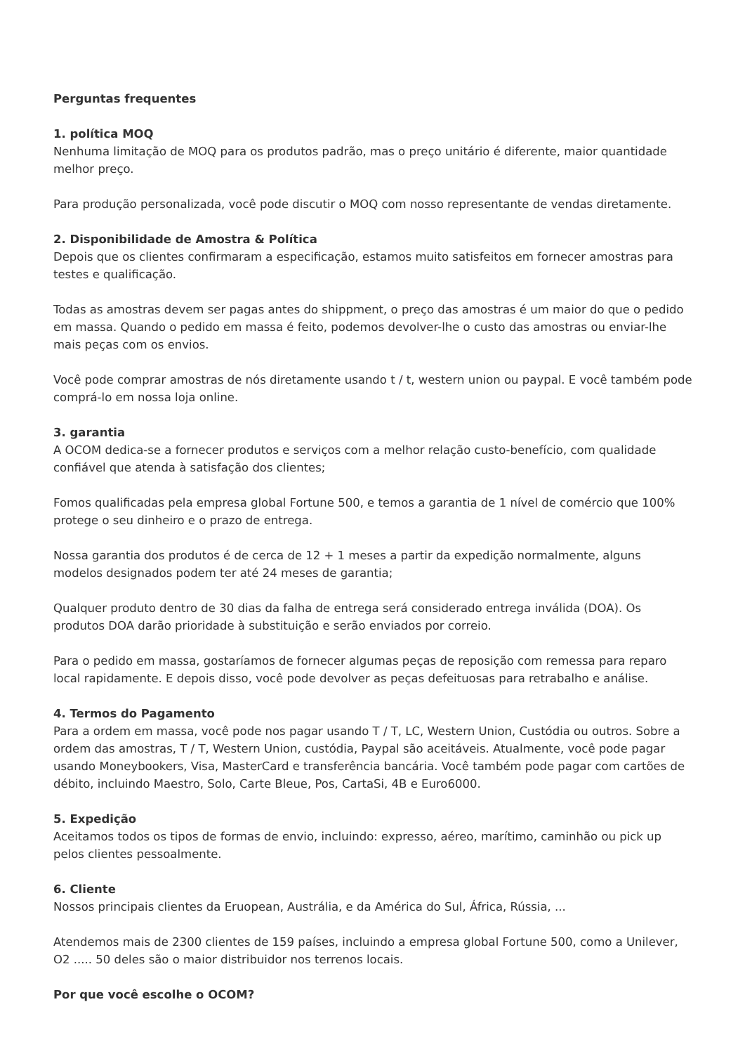Perguntas frequentes
1. política MOQ
Nenhuma limitação de MOQ para os produtos padrão, mas o preço unitário é diferente, maior quantidade melhor preço.
Para produção personalizada, você pode discutir o MOQ com nosso representante de vendas diretamente.
2. Disponibilidade de Amostra & Política
Depois que os clientes confirmaram a especificação, estamos muito satisfeitos em fornecer amostras para testes e qualificação.
Todas as amostras devem ser pagas antes do shippment, o preço das amostras é um maior do que o pedido em massa. Quando o pedido em massa é feito, podemos devolver-lhe o custo das amostras ou enviar-lhe mais peças com os envios.
Você pode comprar amostras de nós diretamente usando t / t, western union ou paypal. E você também pode comprá-lo em nossa loja online.
3. garantia
A OCOM dedica-se a fornecer produtos e serviços com a melhor relação custo-benefício, com qualidade confiável que atenda à satisfação dos clientes;
Fomos qualificadas pela empresa global Fortune 500, e temos a garantia de 1 nível de comércio que 100% protege o seu dinheiro e o prazo de entrega.
Nossa garantia dos produtos é de cerca de 12 + 1 meses a partir da expedição normalmente, alguns modelos designados podem ter até 24 meses de garantia;
Qualquer produto dentro de 30 dias da falha de entrega será considerado entrega inválida (DOA). Os produtos DOA darão prioridade à substituição e serão enviados por correio.
Para o pedido em massa, gostaríamos de fornecer algumas peças de reposição com remessa para reparo local rapidamente. E depois disso, você pode devolver as peças defeituosas para retrabalho e análise.
4. Termos do Pagamento
Para a ordem em massa, você pode nos pagar usando T / T, LC, Western Union, Custódia ou outros. Sobre a ordem das amostras, T / T, Western Union, custódia, Paypal são aceitáveis. Atualmente, você pode pagar usando Moneybookers, Visa, MasterCard e transferência bancária. Você também pode pagar com cartões de débito, incluindo Maestro, Solo, Carte Bleue, Pos, CartaSi, 4B e Euro6000.
5. Expedição
Aceitamos todos os tipos de formas de envio, incluindo: expresso, aéreo, marítimo, caminhão ou pick up pelos clientes pessoalmente.
6. Cliente
Nossos principais clientes da Eruopean, Austrália, e da América do Sul, África, Rússia, ...
Atendemos mais de 2300 clientes de 159 países, incluindo a empresa global Fortune 500, como a Unilever, O2 ..... 50 deles são o maior distribuidor nos terrenos locais.
Por que você escolhe o OCOM?